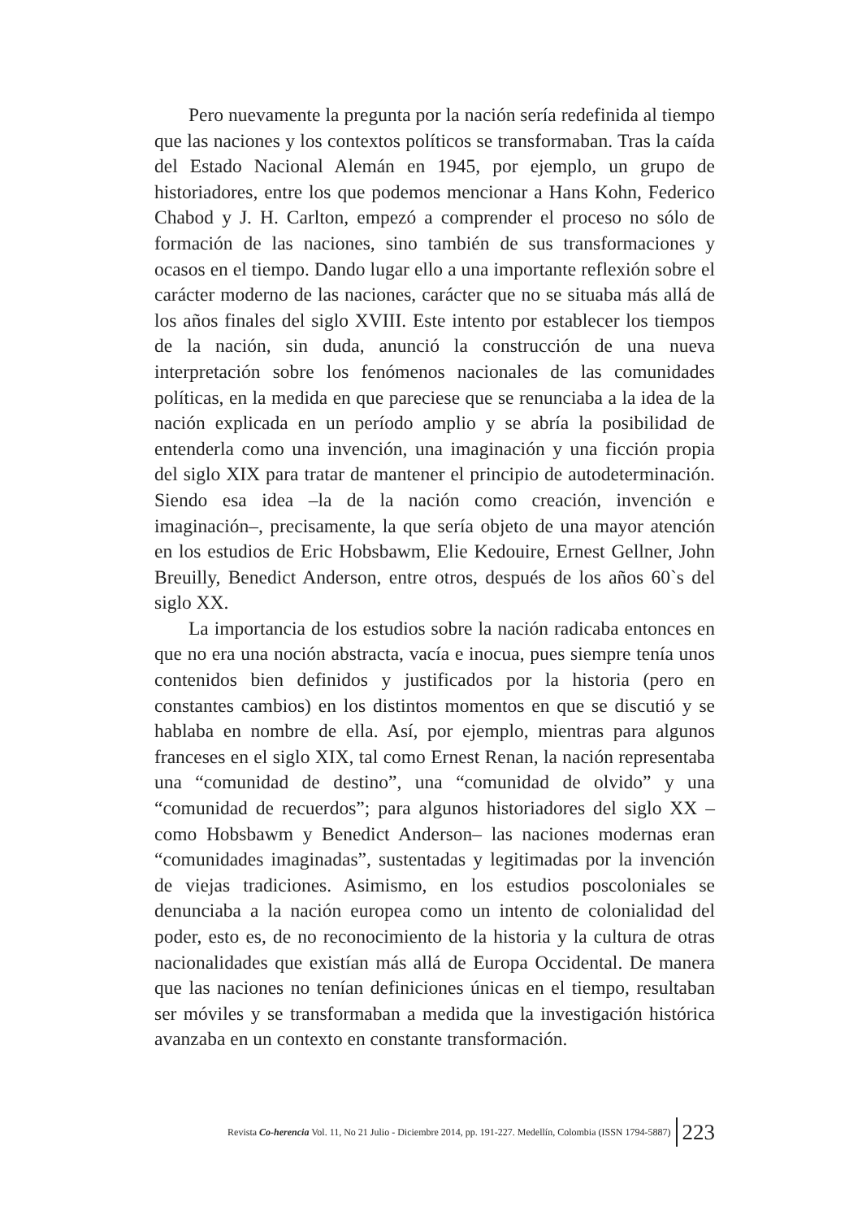Pero nuevamente la pregunta por la nación sería redefinida al tiempo que las naciones y los contextos políticos se transformaban. Tras la caída del Estado Nacional Alemán en 1945, por ejemplo, un grupo de historiadores, entre los que podemos mencionar a Hans Kohn, Federico Chabod y J. H. Carlton, empezó a comprender el proceso no sólo de formación de las naciones, sino también de sus transformaciones y ocasos en el tiempo. Dando lugar ello a una importante reflexión sobre el carácter moderno de las naciones, carácter que no se situaba más allá de los años finales del siglo XVIII. Este intento por establecer los tiempos de la nación, sin duda, anunció la construcción de una nueva interpretación sobre los fenómenos nacionales de las comunidades políticas, en la medida en que pareciese que se renunciaba a la idea de la nación explicada en un período amplio y se abría la posibilidad de entenderla como una invención, una imaginación y una ficción propia del siglo XIX para tratar de mantener el principio de autodeterminación. Siendo esa idea –la de la nación como creación, invención e imaginación–, precisamente, la que sería objeto de una mayor atención en los estudios de Eric Hobsbawm, Elie Kedouire, Ernest Gellner, John Breuilly, Benedict Anderson, entre otros, después de los años 60`s del siglo XX.
La importancia de los estudios sobre la nación radicaba entonces en que no era una noción abstracta, vacía e inocua, pues siempre tenía unos contenidos bien definidos y justificados por la historia (pero en constantes cambios) en los distintos momentos en que se discutió y se hablaba en nombre de ella. Así, por ejemplo, mientras para algunos franceses en el siglo XIX, tal como Ernest Renan, la nación representaba una “comunidad de destino”, una “comunidad de olvido” y una “comunidad de recuerdos”; para algunos historiadores del siglo XX –como Hobsbawm y Benedict Anderson– las naciones modernas eran “comunidades imaginadas”, sustentadas y legitimadas por la invención de viejas tradiciones. Asimismo, en los estudios poscoloniales se denunciaba a la nación europea como un intento de colonialidad del poder, esto es, de no reconocimiento de la historia y la cultura de otras nacionalidades que existían más allá de Europa Occidental. De manera que las naciones no tenían definiciones únicas en el tiempo, resultaban ser móviles y se transformaban a medida que la investigación histórica avanzaba en un contexto en constante transformación.
Revista Co-herencia Vol. 11, No 21 Julio - Diciembre 2014, pp. 191-227. Medellín, Colombia (ISSN 1794-5887) 223